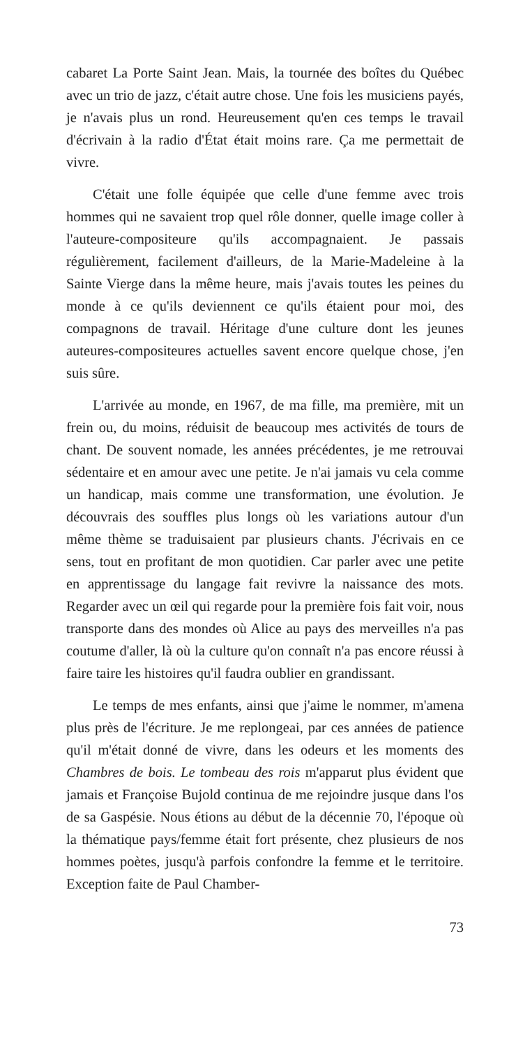cabaret La Porte Saint Jean. Mais, la tournée des boîtes du Québec avec un trio de jazz, c'était autre chose. Une fois les musiciens payés, je n'avais plus un rond. Heureusement qu'en ces temps le travail d'écrivain à la radio d'État était moins rare. Ça me permettait de vivre.
C'était une folle équipée que celle d'une femme avec trois hommes qui ne savaient trop quel rôle donner, quelle image coller à l'auteure-compositeure qu'ils accompagnaient. Je passais régulièrement, facilement d'ailleurs, de la Marie-Madeleine à la Sainte Vierge dans la même heure, mais j'avais toutes les peines du monde à ce qu'ils deviennent ce qu'ils étaient pour moi, des compagnons de travail. Héritage d'une culture dont les jeunes auteures-compositeures actuelles savent encore quelque chose, j'en suis sûre.
L'arrivée au monde, en 1967, de ma fille, ma première, mit un frein ou, du moins, réduisit de beaucoup mes activités de tours de chant. De souvent nomade, les années précédentes, je me retrouvai sédentaire et en amour avec une petite. Je n'ai jamais vu cela comme un handicap, mais comme une transformation, une évolution. Je découvrais des souffles plus longs où les variations autour d'un même thème se traduisaient par plusieurs chants. J'écrivais en ce sens, tout en profitant de mon quotidien. Car parler avec une petite en apprentissage du langage fait revivre la naissance des mots. Regarder avec un œil qui regarde pour la première fois fait voir, nous transporte dans des mondes où Alice au pays des merveilles n'a pas coutume d'aller, là où la culture qu'on connaît n'a pas encore réussi à faire taire les histoires qu'il faudra oublier en grandissant.
Le temps de mes enfants, ainsi que j'aime le nommer, m'amena plus près de l'écriture. Je me replongeai, par ces années de patience qu'il m'était donné de vivre, dans les odeurs et les moments des Chambres de bois. Le tombeau des rois m'apparut plus évident que jamais et Françoise Bujold continua de me rejoindre jusque dans l'os de sa Gaspésie. Nous étions au début de la décennie 70, l'époque où la thématique pays/femme était fort présente, chez plusieurs de nos hommes poètes, jusqu'à parfois confondre la femme et le territoire. Exception faite de Paul Chamber-
73